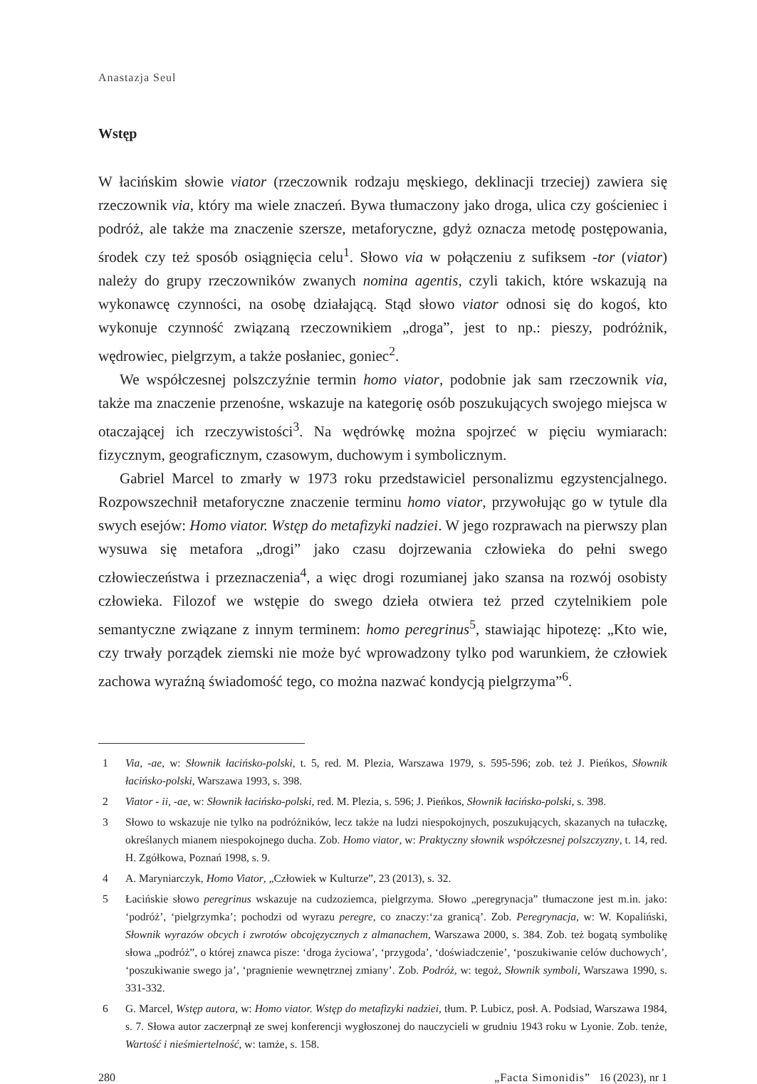Anastazja Seul
Wstęp
W łacińskim słowie viator (rzeczownik rodzaju męskiego, deklinacji trzeciej) zawiera się rzeczownik via, który ma wiele znaczeń. Bywa tłumaczony jako droga, ulica czy gościeniec i podróż, ale także ma znaczenie szersze, metaforyczne, gdyż oznacza metodę postępowania, środek czy też sposób osiągnięcia celu<sup>1</sup>. Słowo via w połączeniu z sufiksem -tor (viator) należy do grupy rzeczowników zwanych nomina agentis, czyli takich, które wskazują na wykonawcę czynności, na osobę działającą. Stąd słowo viator odnosi się do kogoś, kto wykonuje czynność związaną rzeczownikiem „droga”, jest to np.: pieszy, podróżnik, wędrowiec, pielgrzym, a także posłaniec, goniec<sup>2</sup>.
We współczesnej polszczyźnie termin homo viator, podobnie jak sam rzeczownik via, także ma znaczenie przenośne, wskazuje na kategorię osób poszukujących swojego miejsca w otaczającej ich rzeczywistości<sup>3</sup>. Na wędrówkę można spojrzeć w pięciu wymiarach: fizycznym, geograficznym, czasowym, duchowym i symbolicznym.
Gabriel Marcel to zmarły w 1973 roku przedstawiciel personalizmu egzystencjalnego. Rozpowszechnił metaforyczne znaczenie terminu homo viator, przywołując go w tytule dla swych esejów: Homo viator. Wstęp do metafizyki nadziei. W jego rozprawach na pierwszy plan wysuwa się metafora „drogi” jako czasu dojrzewania człowieka do pełni swego człowieczeństwa i przeznaczenia<sup>4</sup>, a więc drogi rozumianej jako szansa na rozwój osobisty człowieka. Filozof we wstępie do swego dzieła otwiera też przed czytelnikiem pole semantyczne związane z innym terminem: homo peregrinus<sup>5</sup>, stawiając hipotezę: „Kto wie, czy trwały porządek ziemski nie może być wprowadzony tylko pod warunkiem, że człowiek zachowa wyraźną świadomość tego, co można nazwać kondycją pielgrzyma”<sup>6</sup>.
1 Via, -ae, w: Słownik łacińsko-polski, t. 5, red. M. Plezia, Warszawa 1979, s. 595-596; zob. też J. Pieńkos, Słownik łacińsko-polski, Warszawa 1993, s. 398.
2 Viator - ii, -ae, w: Słownik łacińsko-polski, red. M. Plezia, s. 596; J. Pieńkos, Słownik łacińsko-polski, s. 398.
3 Słowo to wskazuje nie tylko na podróżników, lecz także na ludzi niespokojnych, poszukujących, skazanych na tułaczkę, określanych mianem niespokojnego ducha. Zob. Homo viator, w: Praktyczny słownik współczesnej polszczyzny, t. 14, red. H. Zgółkowa, Poznań 1998, s. 9.
4 A. Maryniarczyk, Homo Viator, „Człowiek w Kulturze”, 23 (2013), s. 32.
5 Łacińskie słowo peregrinus wskazuje na cudzoziemca, pielgrzyma. Słowo „peregrynacja” tłumaczone jest m.in. jako: ‘podróż’, ‘pielgrzymka’; pochodzi od wyrazu peregre, co znaczy:‘za granicą’. Zob. Peregrynacja, w: W. Kopaliński, Słownik wyrazów obcych i zwrotów obcojęzycznych z almanachem, Warszawa 2000, s. 384. Zob. też bogatą symbolikę słowa „podróż”, o której znawca pisze: ‘droga życiowa’, ‘przygoda’, ‘doświadczenie’, ‘poszukiwanie celów duchowych’, ‘poszukiwanie swego ja’, ‘pragnienie wewnętrznej zmiany’. Zob. Podróż, w: tegoż, Słownik symboli, Warszawa 1990, s. 331-332.
6 G. Marcel, Wstęp autora, w: Homo viator. Wstęp do metafizyki nadziei, tłum. P. Lubicz, posł. A. Podsiad, Warszawa 1984, s. 7. Słowa autor zaczerpnął ze swej konferencji wygłoszonej do nauczycieli w grudniu 1943 roku w Lyonie. Zob. tenże, Wartość i nieśmiertelność, w: tamże, s. 158.
280 „Facta Simonidis” 16 (2023), nr 1